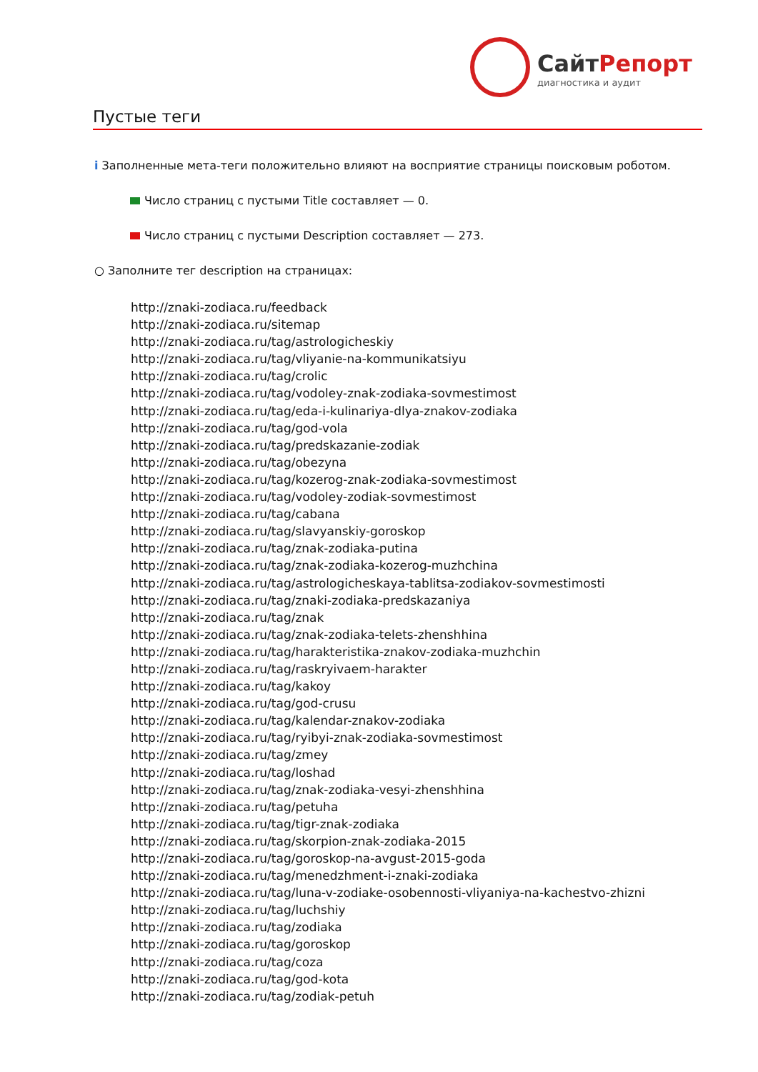СайтРепорт
диагностика и аудит
Пустые теги
i Заполненные мета-теги положительно влияют на восприятие страницы поисковым роботом.
Число страниц с пустыми Title составляет — 0.
Число страниц с пустыми Description составляет — 273.
○ Заполните тег description на страницах:
http://znaki-zodiaca.ru/feedback
http://znaki-zodiaca.ru/sitemap
http://znaki-zodiaca.ru/tag/astrologicheskiy
http://znaki-zodiaca.ru/tag/vliyanie-na-kommunikatsiyu
http://znaki-zodiaca.ru/tag/crolic
http://znaki-zodiaca.ru/tag/vodoley-znak-zodiaka-sovmestimost
http://znaki-zodiaca.ru/tag/eda-i-kulinariya-dlya-znakov-zodiaka
http://znaki-zodiaca.ru/tag/god-vola
http://znaki-zodiaca.ru/tag/predskazanie-zodiak
http://znaki-zodiaca.ru/tag/obezyna
http://znaki-zodiaca.ru/tag/kozerog-znak-zodiaka-sovmestimost
http://znaki-zodiaca.ru/tag/vodoley-zodiak-sovmestimost
http://znaki-zodiaca.ru/tag/cabana
http://znaki-zodiaca.ru/tag/slavyanskiy-goroskop
http://znaki-zodiaca.ru/tag/znak-zodiaka-putina
http://znaki-zodiaca.ru/tag/znak-zodiaka-kozerog-muzhchina
http://znaki-zodiaca.ru/tag/astrologicheskaya-tablitsa-zodiakov-sovmestimosti
http://znaki-zodiaca.ru/tag/znaki-zodiaka-predskazaniya
http://znaki-zodiaca.ru/tag/znak
http://znaki-zodiaca.ru/tag/znak-zodiaka-telets-zhenshhina
http://znaki-zodiaca.ru/tag/harakteristika-znakov-zodiaka-muzhchin
http://znaki-zodiaca.ru/tag/raskryivaem-harakter
http://znaki-zodiaca.ru/tag/kakoy
http://znaki-zodiaca.ru/tag/god-crusu
http://znaki-zodiaca.ru/tag/kalendar-znakov-zodiaka
http://znaki-zodiaca.ru/tag/ryibyi-znak-zodiaka-sovmestimost
http://znaki-zodiaca.ru/tag/zmey
http://znaki-zodiaca.ru/tag/loshad
http://znaki-zodiaca.ru/tag/znak-zodiaka-vesyi-zhenshhina
http://znaki-zodiaca.ru/tag/petuha
http://znaki-zodiaca.ru/tag/tigr-znak-zodiaka
http://znaki-zodiaca.ru/tag/skorpion-znak-zodiaka-2015
http://znaki-zodiaca.ru/tag/goroskop-na-avgust-2015-goda
http://znaki-zodiaca.ru/tag/menedzhment-i-znaki-zodiaka
http://znaki-zodiaca.ru/tag/luna-v-zodiake-osobennosti-vliyaniya-na-kachestvo-zhizni
http://znaki-zodiaca.ru/tag/luchshiy
http://znaki-zodiaca.ru/tag/zodiaka
http://znaki-zodiaca.ru/tag/goroskop
http://znaki-zodiaca.ru/tag/coza
http://znaki-zodiaca.ru/tag/god-kota
http://znaki-zodiaca.ru/tag/zodiak-petuh